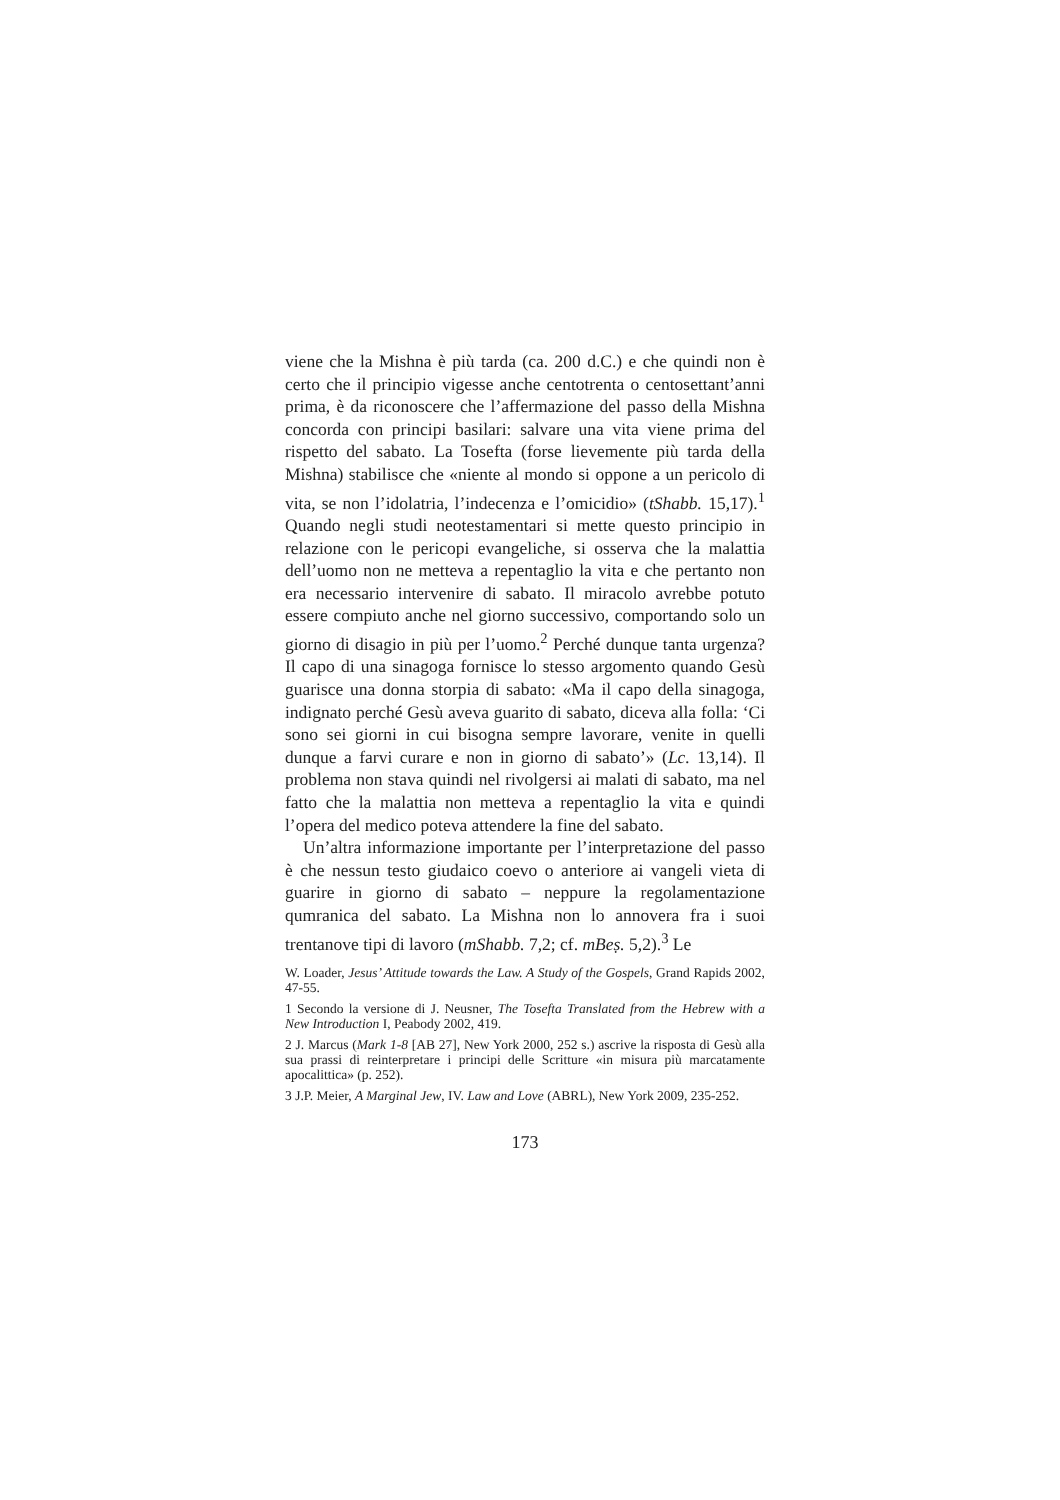viene che la Mishna è più tarda (ca. 200 d.C.) e che quindi non è certo che il principio vigesse anche centotrenta o centosettant’anni prima, è da riconoscere che l’affermazione del passo della Mishna concorda con principi basilari: salvare una vita viene prima del rispetto del sabato. La Tosefta (forse lievemente più tarda della Mishna) stabilisce che «niente al mondo si oppone a un pericolo di vita, se non l’idolatria, l’indecenza e l’omicidio» (tShabb. 15,17).<sup>1</sup> Quando negli studi neotestamentari si mette questo principio in relazione con le pericopi evangeliche, si osserva che la malattia dell’uomo non ne metteva a repentaglio la vita e che pertanto non era necessario intervenire di sabato. Il miracolo avrebbe potuto essere compiuto anche nel giorno successivo, comportando solo un giorno di disagio in più per l’uomo.<sup>2</sup> Perché dunque tanta urgenza? Il capo di una sinagoga fornisce lo stesso argomento quando Gesù guarisce una donna storpia di sabato: «Ma il capo della sinagoga, indignato perché Gesù aveva guarito di sabato, diceva alla folla: ‘Ci sono sei giorni in cui bisogna sempre lavorare, venite in quelli dunque a farvi curare e non in giorno di sabato’» (Lc. 13,14). Il problema non stava quindi nel rivolgersi ai malati di sabato, ma nel fatto che la malattia non metteva a repentaglio la vita e quindi l’opera del medico poteva attendere la fine del sabato.
Un’altra informazione importante per l’interpretazione del passo è che nessun testo giudaico coevo o anteriore ai vangeli vieta di guarire in giorno di sabato – neppure la regolamentazione qumranica del sabato. La Mishna non lo annovera fra i suoi trentanove tipi di lavoro (mShabb. 7,2; cf. mBeṣ. 5,2).<sup>3</sup> Le
W. Loader, Jesus’ Attitude towards the Law. A Study of the Gospels, Grand Rapids 2002, 47-55.
1 Secondo la versione di J. Neusner, The Tosefta Translated from the Hebrew with a New Introduction I, Peabody 2002, 419.
2 J. Marcus (Mark 1-8 [AB 27], New York 2000, 252 s.) ascrive la risposta di Gesù alla sua prassi di reinterpretare i principi delle Scritture «in misura più marcatamente apocalittica» (p. 252).
3 J.P. Meier, A Marginal Jew, IV. Law and Love (ABRL), New York 2009, 235-252.
173